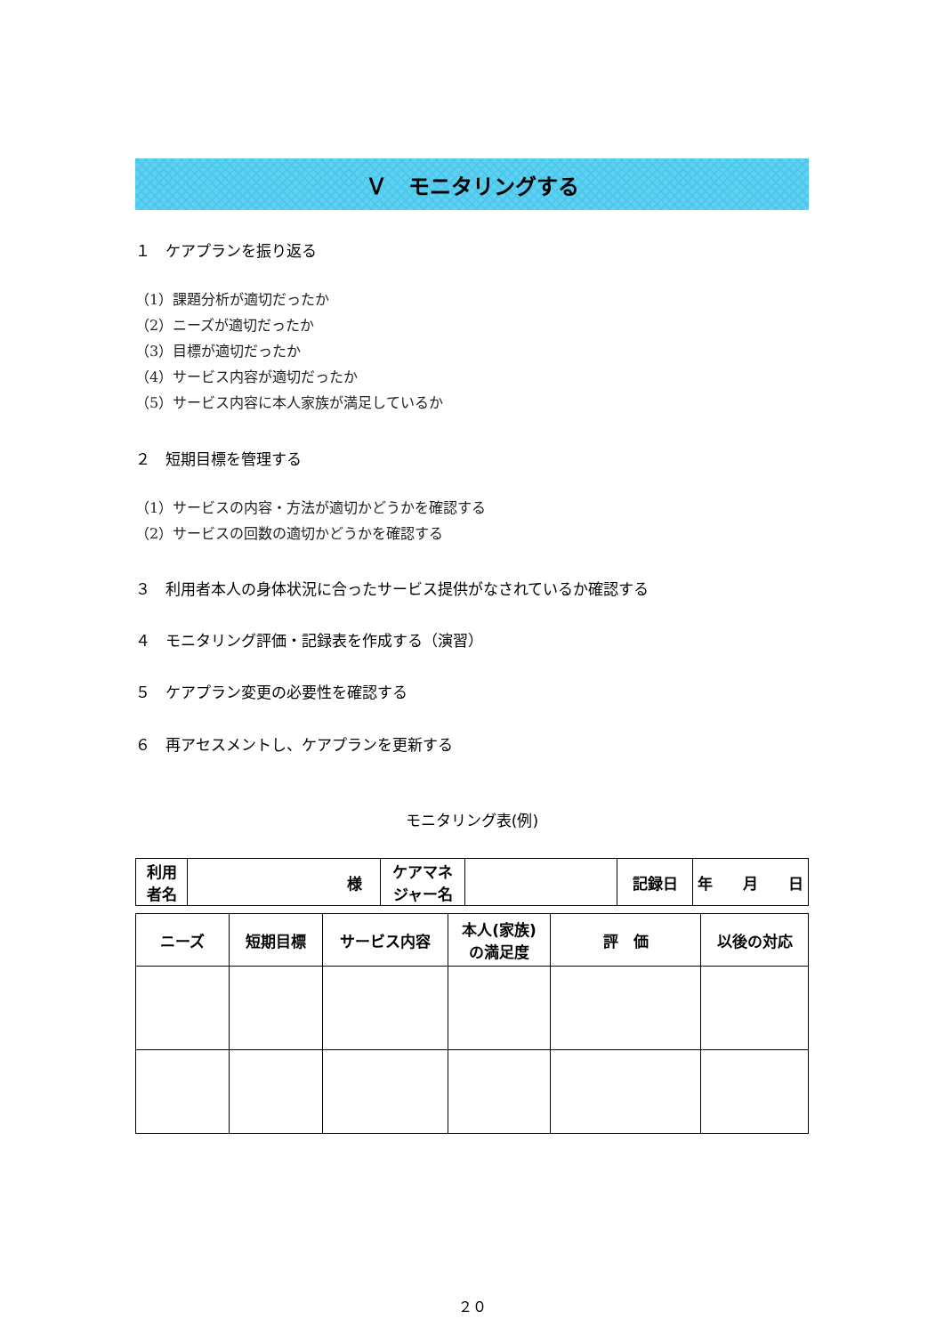Ｖ　モニタリングする
１　ケアプランを振り返る
（1）課題分析が適切だったか
（2）ニーズが適切だったか
（3）目標が適切だったか
（4）サービス内容が適切だったか
（5）サービス内容に本人家族が満足しているか
２　短期目標を管理する
（1）サービスの内容・方法が適切かどうかを確認する
（2）サービスの回数の適切かどうかを確認する
３　利用者本人の身体状況に合ったサービス提供がなされているか確認する
４　モニタリング評価・記録表を作成する（演習）
５　ケアプラン変更の必要性を確認する
６　再アセスメントし、ケアプランを更新する
モニタリング表(例)
| 利用 者名 | 様 | ケアマネ ジャー名 | | 記録日 | 年 月 日 |
| ニーズ | 短期目標 | サービス内容 | 本人(家族) の満足度 | 評 価 | 以後の対応 |
２０